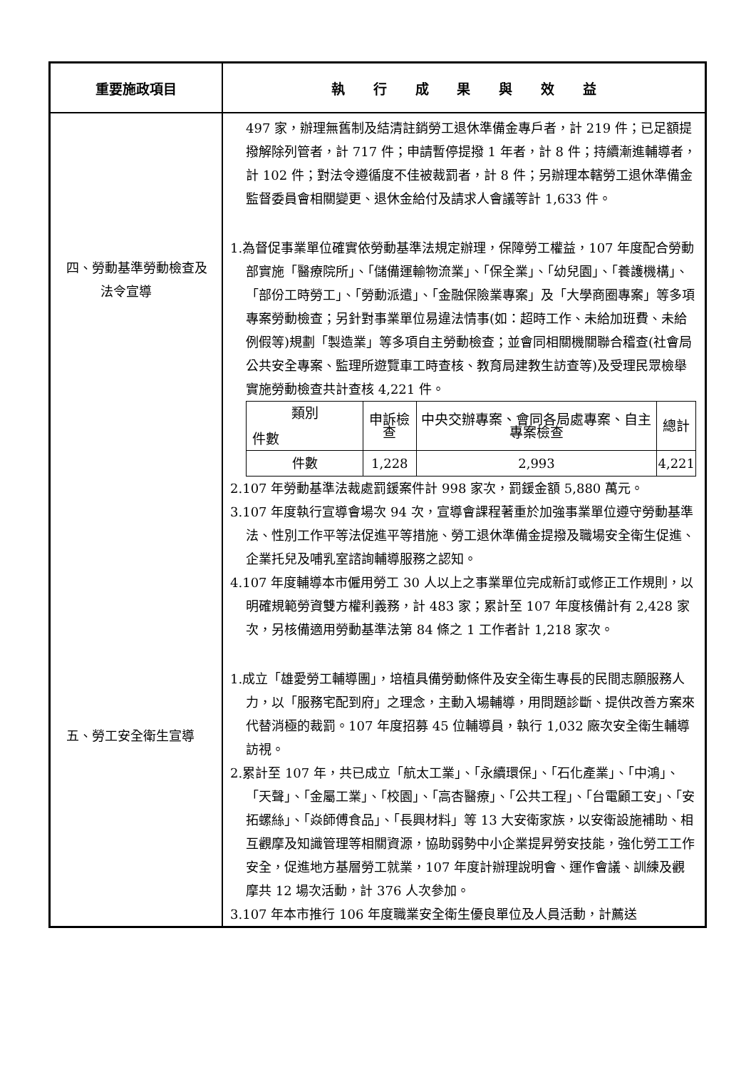| 重要施政項目 | 執 行 成 果 與 效 益 |
| --- | --- |
| 四、勞動基準勞動檢查及法令宣導 五、勞工安全衛生宣導 | 497 家，辦理無舊制及結清註銷勞工退休準備金專戶者，計 219 件；已足額提撥解除列管者，計 717 件；申請暫停提撥 1 年者，計 8 件；持續漸進輔導者，計 102 件；對法令遵循度不佳被裁罰者，計 8 件；另辦理本轄勞工退休準備金監督委員會相關變更、退休金給付及請求人會議等計 1,633 件。 1.為督促事業單位確實依勞動基準法規定辦理，保障勞工權益，107 年度配合勞動部實施「醫療院所」、「儲備運輸物流業」、「保全業」、「幼兒園」、「養護機構」、「部份工時勞工」、「勞動派遣」、「金融保險業專案」及「大學商圈專案」等多項專案勞動檢查；另針對事業單位易違法情事(如：超時工作、未給加班費、未給例假等)規劃「製造業」等多項自主勞動檢查；並會同相關機關聯合稽查(社會局公共安全專案、監理所遊覽車工時查核、教育局建教生訪查等)及受理民眾檢舉實施勞動檢查共計查核 4,221 件。 / 類別 件數 / 申訴檢查 / 中央交辦專案、會同各局處專案、自主專案檢查 / 總計 / / --- / --- / --- / --- / / 件數 / 1,228 / 2,993 / 4,221 / 2.107 年勞動基準法裁處罰鍰案件計 998 家次，罰鍰金額 5,880 萬元。 3.107 年度執行宣導會場次 94 次，宣導會課程著重於加強事業單位遵守勞動基準法、性別工作平等法促進平等措施、勞工退休準備金提撥及職場安全衛生促進、企業托兒及哺乳室諮詢輔導服務之認知。 4.107 年度輔導本市僱用勞工 30 人以上之事業單位完成新訂或修正工作規則，以明確規範勞資雙方權利義務，計 483 家；累計至 107 年度核備計有 2,428 家次，另核備適用勞動基準法第 84 條之 1 工作者計 1,218 家次。 1.成立「雄愛勞工輔導團」，培植具備勞動條件及安全衛生專長的民間志願服務人力，以「服務宅配到府」之理念，主動入場輔導，用問題診斷、提供改善方案來代替消極的裁罰。107 年度招募 45 位輔導員，執行 1,032 廠次安全衛生輔導訪視。 2.累計至 107 年，共已成立「航太工業」、「永續環保」、「石化產業」、「中鴻」、「天聲」、「金屬工業」、「校園」、「高杏醫療」、「公共工程」、「台電顧工安」、「安拓螺絲」、「焱師傅食品」、「長興材料」等 13 大安衛家族，以安衛設施補助、相互觀摩及知識管理等相關資源，協助弱勢中小企業提昇勞安技能，強化勞工工作安全，促進地方基層勞工就業，107 年度計辦理說明會、運作會議、訓練及觀摩共 12 場次活動，計 376 人次參加。 3.107 年本市推行 106 年度職業安全衛生優良單位及人員活動，計薦送 |